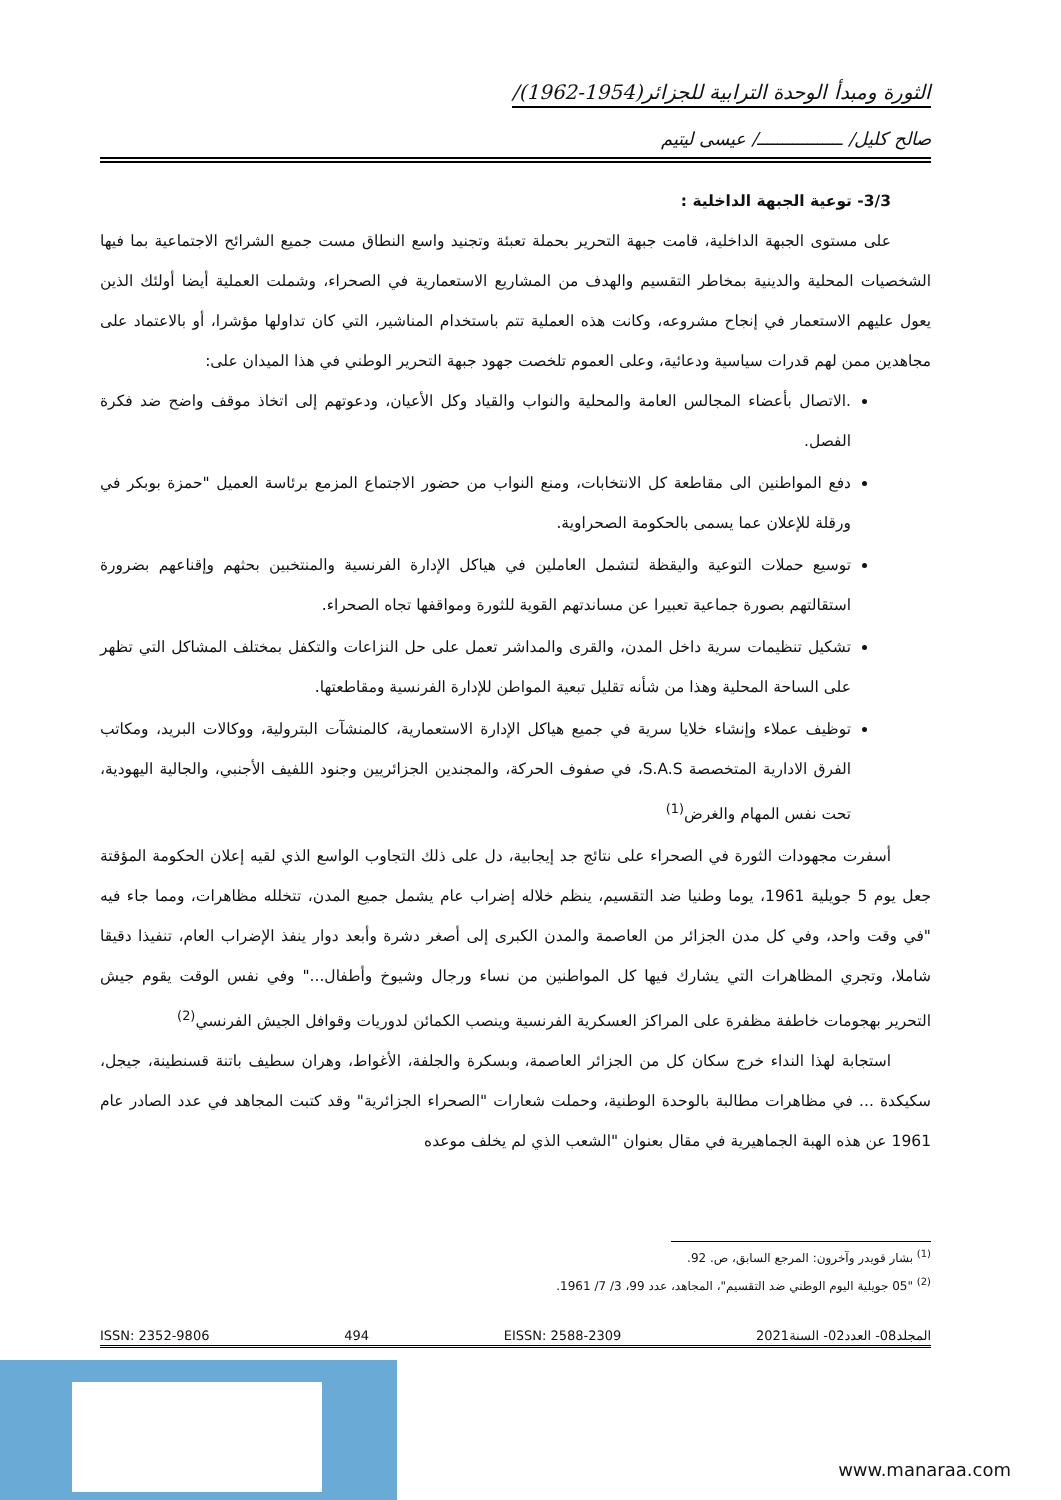الثورة ومبدأ الوحدة الترابية للجزائر(1954-1962)/
صالح كليل/ ـــــــــــــــــ/ عيسى ليتيم
3/3- توعية الجبهة الداخلية :
على مستوى الجبهة الداخلية، قامت جبهة التحرير بحملة تعبئة وتجنيد واسع النطاق مست جميع الشرائح الاجتماعية بما فيها الشخصيات المحلية والدينية بمخاطر التقسيم والهدف من المشاريع الاستعمارية في الصحراء، وشملت العملية أيضا أولئك الذين يعول عليهم الاستعمار في إنجاح مشروعه، وكانت هذه العملية تتم باستخدام المناشير، التي كان تداولها مؤشرا، أو بالاعتماد على مجاهدين ممن لهم قدرات سياسية ودعائية، وعلى العموم تلخصت جهود جبهة التحرير الوطني في هذا الميدان على:
.الاتصال بأعضاء المجالس العامة والمحلية والنواب والقياد وكل الأعيان، ودعوتهم إلى اتخاذ موقف واضح ضد فكرة الفصل.
دفع المواطنين الى مقاطعة كل الانتخابات، ومنع النواب من حضور الاجتماع المزمع برئاسة العميل "حمزة بوبكر في ورقلة للإعلان عما يسمى بالحكومة الصحراوية.
توسيع حملات التوعية واليقظة لتشمل العاملين في هياكل الإدارة الفرنسية والمنتخبين بحثهم وإقناعهم بضرورة استقالتهم بصورة جماعية تعبيرا عن مساندتهم القوية للثورة ومواقفها تجاه الصحراء.
تشكيل تنظيمات سرية داخل المدن، والقرى والمداشر تعمل على حل النزاعات والتكفل بمختلف المشاكل التي تظهر على الساحة المحلية وهذا من شأنه تقليل تبعية المواطن للإدارة الفرنسية ومقاطعتها.
توظيف عملاء وإنشاء خلايا سرية في جميع هياكل الإدارة الاستعمارية، كالمنشآت البترولية، ووكالات البريد، ومكاتب الفرق الادارية المتخصصة S.A.S، في صفوف الحركة، والمجندين الجزائريين وجنود اللفيف الأجنبي، والجالية اليهودية، تحت نفس المهام والغرض<sup>(1)</sup>
أسفرت مجهودات الثورة في الصحراء على نتائج جد إيجابية، دل على ذلك التجاوب الواسع الذي لقيه إعلان الحكومة المؤقتة جعل يوم 5 جويلية 1961، يوما وطنيا ضد التقسيم، ينظم خلاله إضراب عام يشمل جميع المدن، تتخلله مظاهرات، ومما جاء فيه "في وقت واحد، وفي كل مدن الجزائر من العاصمة والمدن الكبرى إلى أصغر دشرة وأبعد دوار ينفذ الإضراب العام، تنفيذا دقيقا شاملا، وتجري المظاهرات التي يشارك فيها كل المواطنين من نساء ورجال وشيوخ وأطفال..." وفي نفس الوقت يقوم جيش التحرير بهجومات خاطفة مظفرة على المراكز العسكرية الفرنسية وينصب الكمائن لدوريات وقوافل الجيش الفرنسي<sup>(2)</sup>
استجابة لهذا النداء خرج سكان كل من الجزائر العاصمة، وبسكرة والجلفة، الأغواط، وهران سطيف باتنة قسنطينة، جيجل، سكيكدة ... في مظاهرات مطالبة بالوحدة الوطنية، وحملت شعارات "الصحراء الجزائرية" وقد كتبت المجاهد في عدد الصادر عام 1961 عن هذه الهبة الجماهيرية في مقال بعنوان "الشعب الذي لم يخلف موعده
<sup>(1)</sup> بشار قويدر وآخرون: المرجع السابق، ص. 92.
<sup>(2)</sup> "05 جويلية اليوم الوطني ضد التقسيم"، المجاهد، عدد 99، 3/ 7/ 1961.
المجلد08- العدد02- السنة2021 EISSN: 2588-2309 494 ISSN: 2352-9806
www.manaraa.com